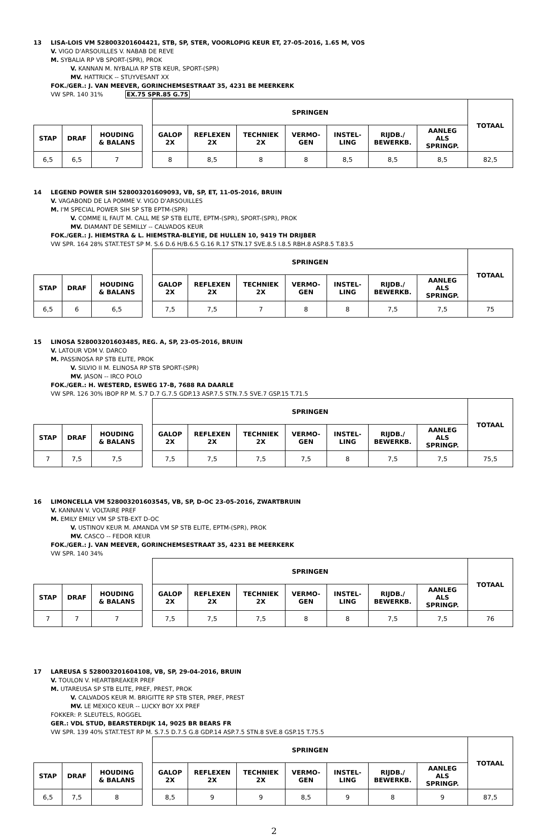13 LISA-LOIS VM 528003201604421, STB, SP, STER, VOORLOPIG KEUR ET, 27-05-2016, 1.65 M, VOS
V. VIGO D'ARSOUILLES V. NABAB DE REVE
M. SYBALIA RP VB SPORT-(SPR), PROK
V. KANNAN M. NYBALIA RP STB KEUR, SPORT-(SPR)
MV. HATTRICK -- STUYVESANT XX
FOK./GER.: J. VAN MEEVER, GORINCHEMSESTRAAT 35, 4231 BE MEERKERK
VW SPR. 140 31% EX.75 SPR.85 G.75
| | | | | SPRINGEN | | | | | | | TOTAAL |
| --- | --- | --- | --- | --- | --- | --- | --- | --- | --- | --- | --- |
| STAP | DRAF | HOUDING & BALANS | | GALOP 2X | REFLEXEN 2X | TECHNIEK 2X | VERMO- GEN | INSTEL- LING | RIJDB./ BEWERKB. | AANLEG ALS SPRINGP. | |
| 6,5 | 6,5 | 7 | | 8 | 8,5 | 8 | 8 | 8,5 | 8,5 | 8,5 | 82,5 |
14 LEGEND POWER SIH 528003201609093, VB, SP, ET, 11-05-2016, BRUIN
V. VAGABOND DE LA POMME V. VIGO D'ARSOUILLES
M. I'M SPECIAL POWER SIH SP STB EPTM-(SPR)
V. COMME IL FAUT M. CALL ME SP STB ELITE, EPTM-(SPR), SPORT-(SPR), PROK
MV. DIAMANT DE SEMILLY -- CALVADOS KEUR
FOK./GER.: J. HIEMSTRA & L. HIEMSTRA-BLEYIE, DE HULLEN 10, 9419 TH DRIJBER
VW SPR. 164 28% STAT.TEST SP M. S.6 D.6 H/B.6.5 G.16 R.17 STN.17 SVE.8.5 I.8.5 RBH.8 ASP.8.5 T.83.5
| | | | | SPRINGEN | | | | | | | TOTAAL |
| --- | --- | --- | --- | --- | --- | --- | --- | --- | --- | --- | --- |
| STAP | DRAF | HOUDING & BALANS | | GALOP 2X | REFLEXEN 2X | TECHNIEK 2X | VERMO- GEN | INSTEL- LING | RIJDB./ BEWERKB. | AANLEG ALS SPRINGP. | |
| 6,5 | 6 | 6,5 | | 7,5 | 7,5 | 7 | 8 | 8 | 7,5 | 7,5 | 75 |
15 LINOSA 528003201603485, REG. A, SP, 23-05-2016, BRUIN
V. LATOUR VDM V. DARCO
M. PASSINOSA RP STB ELITE, PROK
V. SILVIO II M. ELINOSA RP STB SPORT-(SPR)
MV. JASON -- IRCO POLO
FOK./GER.: H. WESTERD, ESWEG 17-B, 7688 RA DAARLE
VW SPR. 126 30% IBOP RP M. S.7 D.7 G.7.5 GDP.13 ASP.7.5 STN.7.5 SVE.7 GSP.15 T.71.5
| | | | | SPRINGEN | | | | | | | TOTAAL |
| --- | --- | --- | --- | --- | --- | --- | --- | --- | --- | --- | --- |
| STAP | DRAF | HOUDING & BALANS | | GALOP 2X | REFLEXEN 2X | TECHNIEK 2X | VERMO- GEN | INSTEL- LING | RIJDB./ BEWERKB. | AANLEG ALS SPRINGP. | |
| 7 | 7,5 | 7,5 | | 7,5 | 7,5 | 7,5 | 7,5 | 8 | 7,5 | 7,5 | 75,5 |
16 LIMONCELLA VM 528003201603545, VB, SP, D-OC 23-05-2016, ZWARTBRUIN
V. KANNAN V. VOLTAIRE PREF
M. EMILY EMILY VM SP STB-EXT D-OC
V. USTINOV KEUR M. AMANDA VM SP STB ELITE, EPTM-(SPR), PROK
MV. CASCO -- FEDOR KEUR
FOK./GER.: J. VAN MEEVER, GORINCHEMSESTRAAT 35, 4231 BE MEERKERK
VW SPR. 140 34%
| | | | | SPRINGEN | | | | | | | TOTAAL |
| --- | --- | --- | --- | --- | --- | --- | --- | --- | --- | --- | --- |
| STAP | DRAF | HOUDING & BALANS | | GALOP 2X | REFLEXEN 2X | TECHNIEK 2X | VERMO- GEN | INSTEL- LING | RIJDB./ BEWERKB. | AANLEG ALS SPRINGP. | |
| 7 | 7 | 7 | | 7,5 | 7,5 | 7,5 | 8 | 8 | 7,5 | 7,5 | 76 |
17 LAREUSA S 528003201604108, VB, SP, 29-04-2016, BRUIN
V. TOULON V. HEARTBREAKER PREF
M. UTAREUSA SP STB ELITE, PREF, PREST, PROK
V. CALVADOS KEUR M. BRIGITTE RP STB STER, PREF, PREST
MV. LE MEXICO KEUR -- LUCKY BOY XX PREF
FOKKER: P. SLEUTELS, ROGGEL
GER.: VDL STUD, BEARSTERDIJK 14, 9025 BR BEARS FR
VW SPR. 139 40% STAT.TEST RP M. S.7.5 D.7.5 G.8 GDP.14 ASP.7.5 STN.8 SVE.8 GSP.15 T.75.5
| | | | | SPRINGEN | | | | | | | TOTAAL |
| --- | --- | --- | --- | --- | --- | --- | --- | --- | --- | --- | --- |
| STAP | DRAF | HOUDING & BALANS | | GALOP 2X | REFLEXEN 2X | TECHNIEK 2X | VERMO- GEN | INSTEL- LING | RIJDB./ BEWERKB. | AANLEG ALS SPRINGP. | |
| 6,5 | 7,5 | 8 | | 8,5 | 9 | 9 | 8,5 | 9 | 8 | 9 | 87,5 |
2